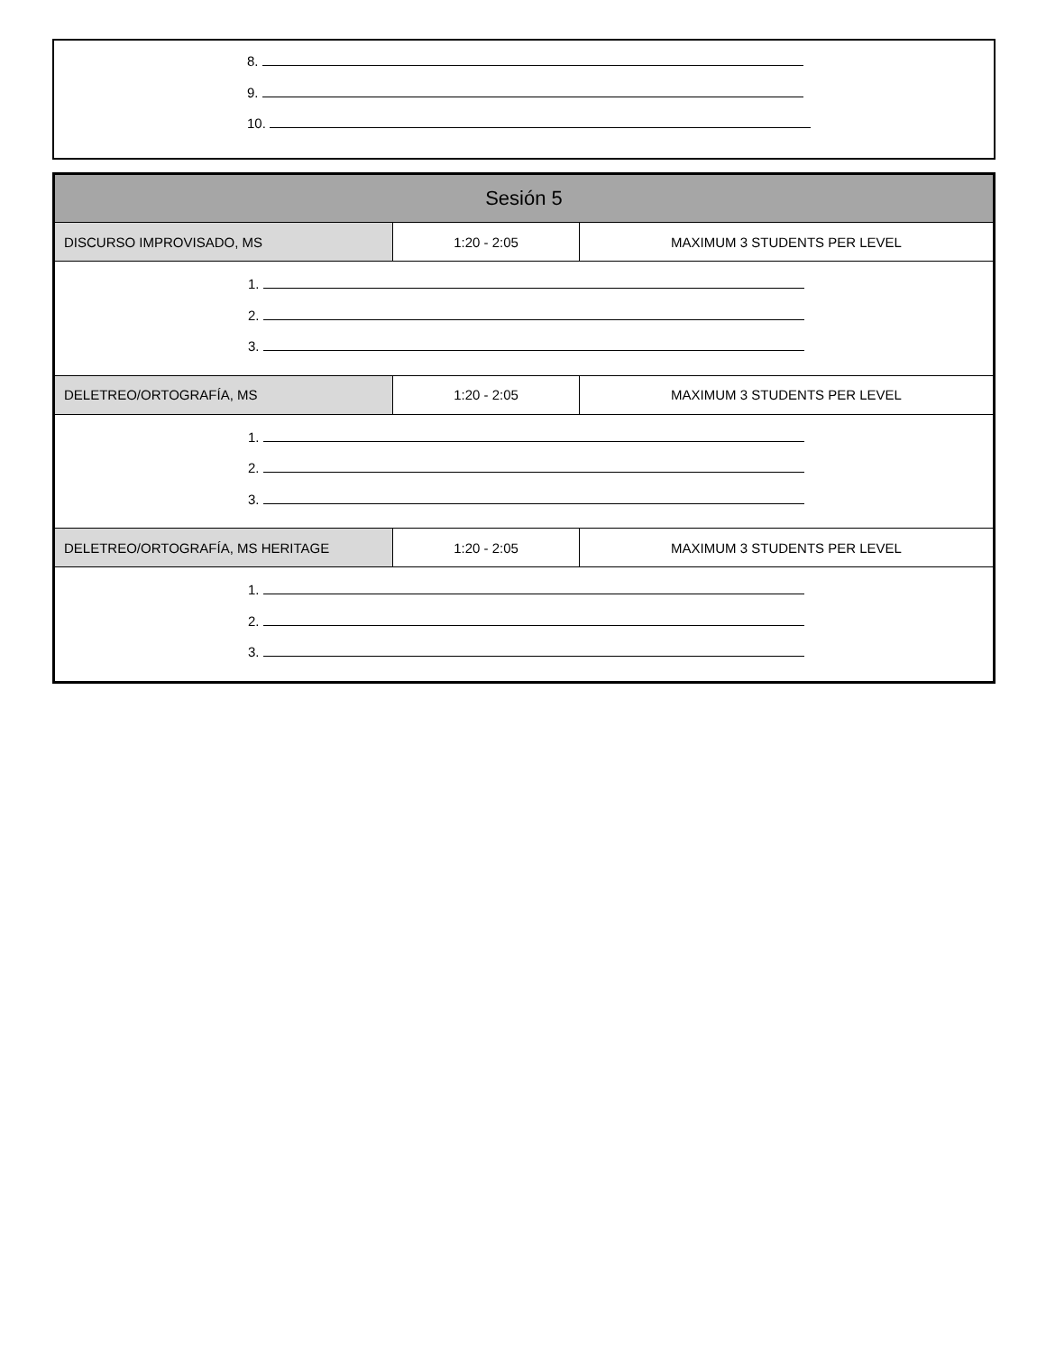8.
9.
10.
| Sesión 5 | | |
| --- | --- | --- |
| DISCURSO IMPROVISADO, MS | 1:20 - 2:05 | MAXIMUM 3 STUDENTS PER LEVEL |
| 1. 2. 3. | | |
| DELETREO/ORTOGRAFÍA, MS | 1:20 - 2:05 | MAXIMUM 3 STUDENTS PER LEVEL |
| 1. 2. 3. | | |
| DELETREO/ORTOGRAFÍA, MS HERITAGE | 1:20 - 2:05 | MAXIMUM 3 STUDENTS PER LEVEL |
| 1. 2. 3. | | |